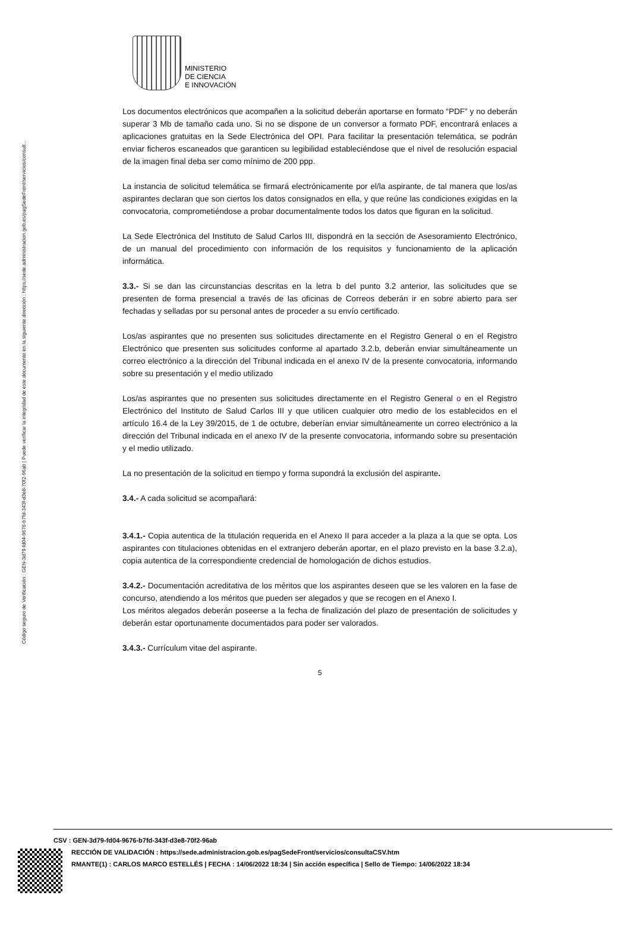Código seguro de Verificación : GEN-3d79-fd04-9676-b7fd-343f-d3e8-70f2-96ab | Puede verificar la integridad de este documento en la siguiente dirección : https://sede.administracion.gob.es/pagSedeFront/servicios/consult...
MINISTERIO
DE CIENCIA
E INNOVACIÓN
Los documentos electrónicos que acompañen a la solicitud deberán aportarse en formato “PDF” y no deberán superar 3 Mb de tamaño cada uno. Si no se dispone de un conversor a formato PDF, encontrará enlaces a aplicaciones gratuitas en la Sede Electrónica del OPI. Para facilitar la presentación telemática, se podrán enviar ficheros escaneados que garanticen su legibilidad estableciéndose que el nivel de resolución espacial de la imagen final deba ser como mínimo de 200 ppp.
La instancia de solicitud telemática se firmará electrónicamente por el/la aspirante, de tal manera que los/as aspirantes declaran que son ciertos los datos consignados en ella, y que reúne las condiciones exigidas en la convocatoria, comprometiéndose a probar documentalmente todos los datos que figuran en la solicitud.
La Sede Electrónica del Instituto de Salud Carlos III, dispondrá en la sección de Asesoramiento Electrónico, de un manual del procedimiento con información de los requisitos y funcionamiento de la aplicación informática.
3.3.- Si se dan las circunstancias descritas en la letra b del punto 3.2 anterior, las solicitudes que se presenten de forma presencial a través de las oficinas de Correos deberán ir en sobre abierto para ser fechadas y selladas por su personal antes de proceder a su envío certificado.
Los/as aspirantes que no presenten sus solicitudes directamente en el Registro General o en el Registro Electrónico que presenten sus solicitudes conforme al apartado 3.2.b, deberán enviar simultáneamente un correo electrónico a la dirección del Tribunal indicada en el anexo IV de la presente convocatoria, informando sobre su presentación y el medio utilizado
Los/as aspirantes que no presenten sus solicitudes directamente en el Registro General o en el Registro Electrónico del Instituto de Salud Carlos III y que utilicen cualquier otro medio de los establecidos en el artículo 16.4 de la Ley 39/2015, de 1 de octubre, deberían enviar simultáneamente un correo electrónico a la dirección del Tribunal indicada en el anexo IV de la presente convocatoria, informando sobre su presentación y el medio utilizado.
La no presentación de la solicitud en tiempo y forma supondrá la exclusión del aspirante.
3.4.- A cada solicitud se acompañará:
3.4.1.- Copia autentica de la titulación requerida en el Anexo II para acceder a la plaza a la que se opta. Los aspirantes con titulaciones obtenidas en el extranjero deberán aportar, en el plazo previsto en la base 3.2.a), copia autentica de la correspondiente credencial de homologación de dichos estudios.
3.4.2.- Documentación acreditativa de los méritos que los aspirantes deseen que se les valoren en la fase de concurso, atendiendo a los méritos que pueden ser alegados y que se recogen en el Anexo I.
Los méritos alegados deberán poseerse a la fecha de finalización del plazo de presentación de solicitudes y deberán estar oportunamente documentados para poder ser valorados.
3.4.3.- Currículum vitae del aspirante.
5
CSV : GEN-3d79-fd04-9676-b7fd-343f-d3e8-70f2-96ab
RECCIÓN DE VALIDACIÓN : https://sede.administracion.gob.es/pagSedeFront/servicios/consultaCSV.htm
RMANTE(1) : CARLOS MARCO ESTELLÉS | FECHA : 14/06/2022 18:34 | Sin acción específica | Sello de Tiempo: 14/06/2022 18:34